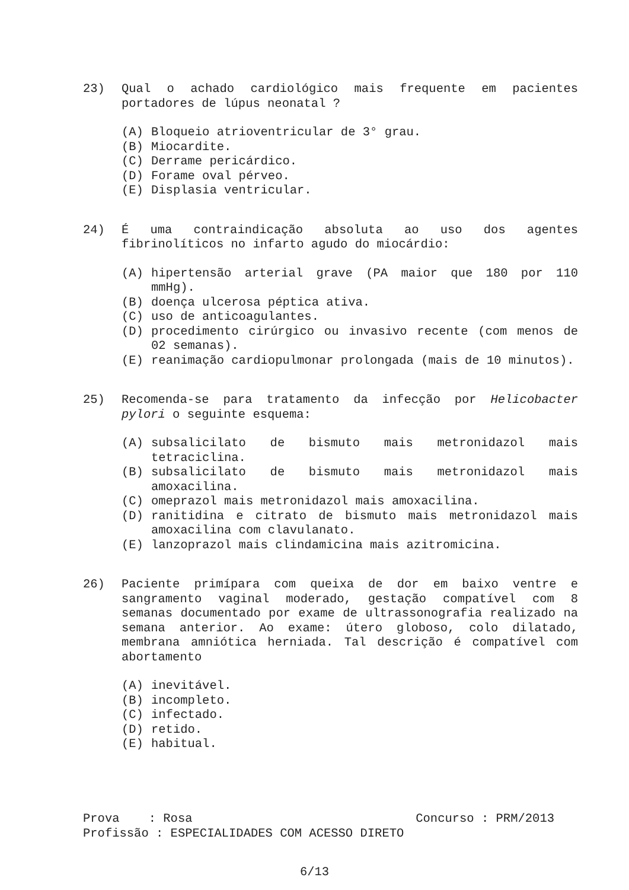23) Qual o achado cardiológico mais frequente em pacientes portadores de lúpus neonatal ?
(A) Bloqueio atrioventricular de 3° grau.
(B) Miocardite.
(C) Derrame pericárdico.
(D) Forame oval pérveo.
(E) Displasia ventricular.
24) É uma contraindicação absoluta ao uso dos agentes fibrinolíticos no infarto agudo do miocárdio:
(A) hipertensão arterial grave (PA maior que 180 por 110 mmHg).
(B) doença ulcerosa péptica ativa.
(C) uso de anticoagulantes.
(D) procedimento cirúrgico ou invasivo recente (com menos de 02 semanas).
(E) reanimação cardiopulmonar prolongada (mais de 10 minutos).
25) Recomenda-se para tratamento da infecção por Helicobacter pylori o seguinte esquema:
(A) subsalicilato de bismuto mais metronidazol mais tetraciclina.
(B) subsalicilato de bismuto mais metronidazol mais amoxacilina.
(C) omeprazol mais metronidazol mais amoxacilina.
(D) ranitidina e citrato de bismuto mais metronidazol mais amoxacilina com clavulanato.
(E) lanzoprazol mais clindamicina mais azitromicina.
26) Paciente primípara com queixa de dor em baixo ventre e sangramento vaginal moderado, gestação compatível com 8 semanas documentado por exame de ultrassonografia realizado na semana anterior. Ao exame: útero globoso, colo dilatado, membrana amniótica herniada. Tal descrição é compatível com abortamento
(A) inevitável.
(B) incompleto.
(C) infectado.
(D) retido.
(E) habitual.
Prova : Rosa Concurso : PRM/2013
Profissão : ESPECIALIDADES COM ACESSO DIRETO
6/13